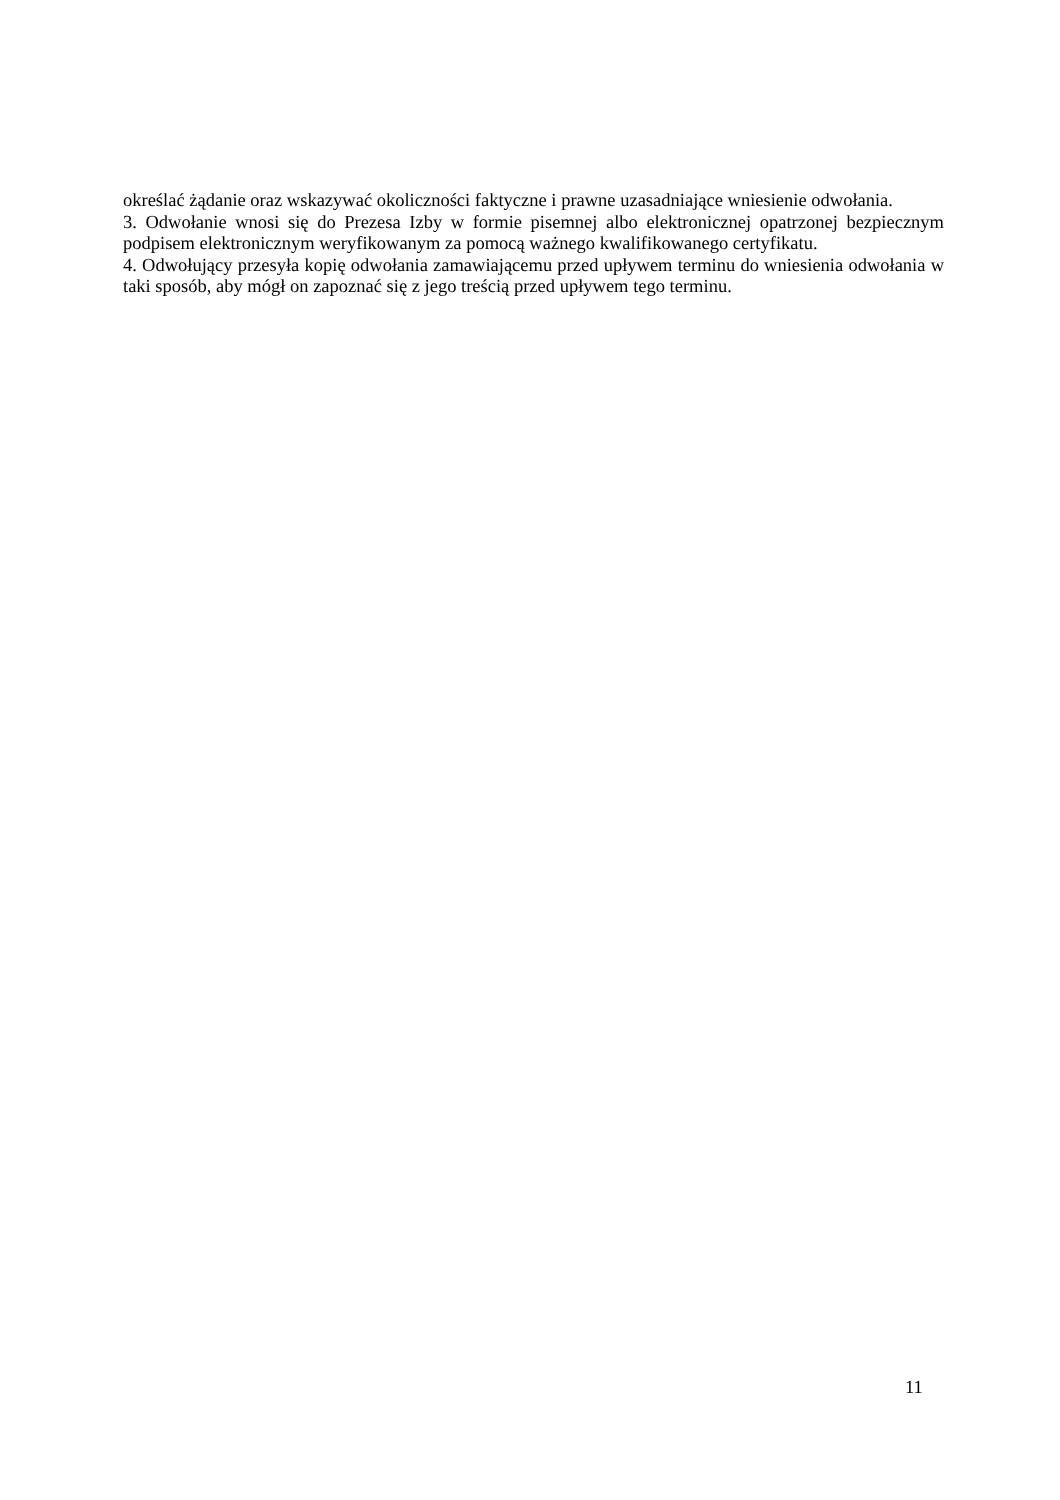określać żądanie oraz wskazywać okoliczności faktyczne i prawne uzasadniające wniesienie odwołania.
3. Odwołanie wnosi się do Prezesa Izby w formie pisemnej albo elektronicznej opatrzonej bezpiecznym podpisem elektronicznym weryfikowanym za pomocą ważnego kwalifikowanego certyfikatu.
4. Odwołujący przesyła kopię odwołania zamawiającemu przed upływem terminu do wniesienia odwołania w taki sposób, aby mógł on zapoznać się z jego treścią przed upływem tego terminu.
11